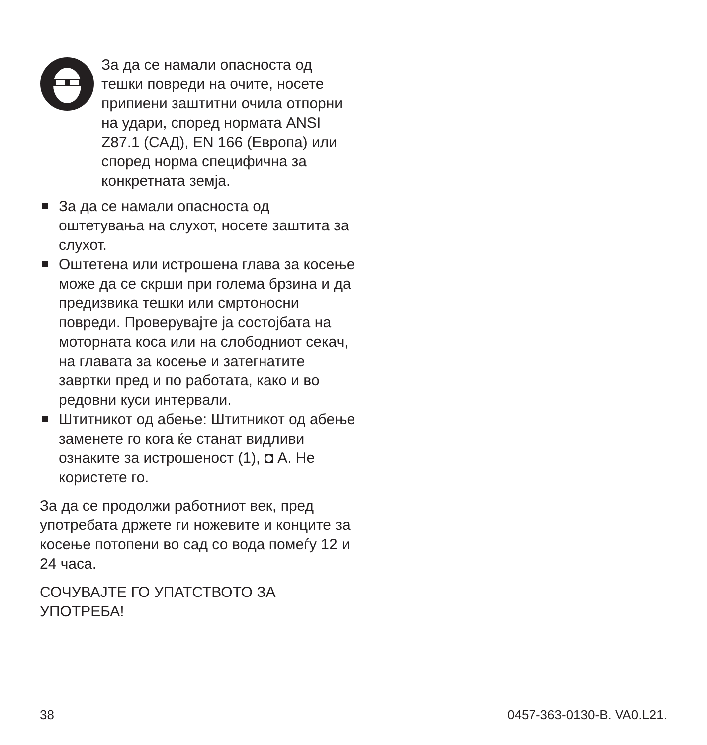За да се намали опасноста од тешки повреди на очите, носете припиени заштитни очила отпорни на удари, според нормата ANSI Z87.1 (САД), EN 166 (Европа) или според норма специфична за конкретната земја.
За да се намали опасноста од оштетувања на слухот, носете заштита за слухот.
Оштетена или истрошена глава за косење може да се скрши при голема брзина и да предизвика тешки или смртоносни повреди. Проверувајте ја состојбата на моторната коса или на слободниот секач, на главата за косење и затегнатите завртки пред и по работата, како и во редовни куси интервали.
Штитникот од абење: Штитникот од абење заменете го кога ќе станат видливи ознаките за истрошеност (1), ◘ A. Не користете го.
За да се продолжи работниот век, пред употребата држете ги ножевите и конците за косење потопени во сад со вода помеѓу 12 и 24 часа.
СОЧУВАЈТЕ ГО УПАТСТВОТО ЗА УПОТРЕБА!
38 0457-363-0130-B. VA0.L21.